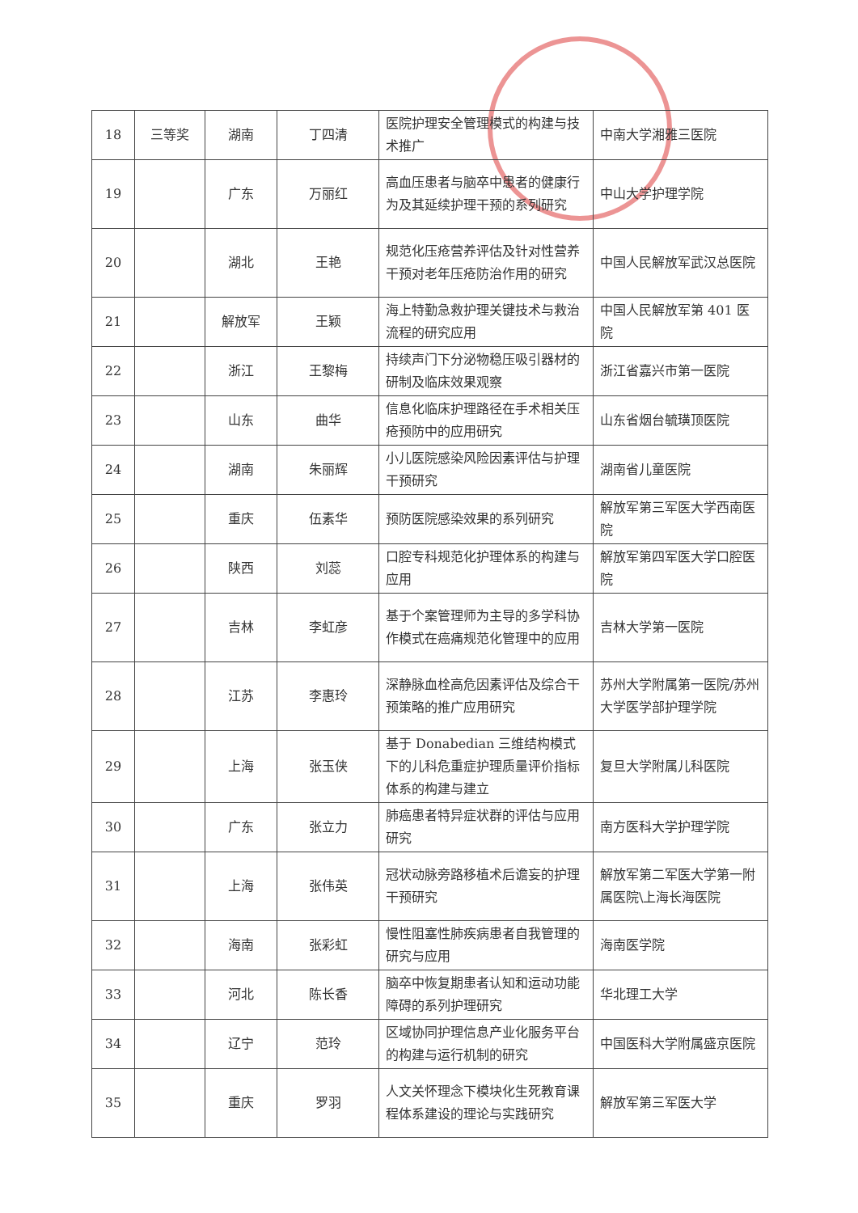| 18 | 三等奖 | 湖南 | 丁四清 | 医院护理安全管理模式的构建与技术推广 | 中南大学湘雅三医院 |
| 19 | | 广东 | 万丽红 | 高血压患者与脑卒中患者的健康行为及其延续护理干预的系列研究 | 中山大学护理学院 |
| 20 | | 湖北 | 王艳 | 规范化压疮营养评估及针对性营养干预对老年压疮防治作用的研究 | 中国人民解放军武汉总医院 |
| 21 | | 解放军 | 王颖 | 海上特勤急救护理关键技术与救治流程的研究应用 | 中国人民解放军第 401 医院 |
| 22 | | 浙江 | 王黎梅 | 持续声门下分泌物稳压吸引器材的研制及临床效果观察 | 浙江省嘉兴市第一医院 |
| 23 | | 山东 | 曲华 | 信息化临床护理路径在手术相关压疮预防中的应用研究 | 山东省烟台毓璜顶医院 |
| 24 | | 湖南 | 朱丽辉 | 小儿医院感染风险因素评估与护理干预研究 | 湖南省儿童医院 |
| 25 | | 重庆 | 伍素华 | 预防医院感染效果的系列研究 | 解放军第三军医大学西南医院 |
| 26 | | 陕西 | 刘蕊 | 口腔专科规范化护理体系的构建与应用 | 解放军第四军医大学口腔医院 |
| 27 | | 吉林 | 李虹彦 | 基于个案管理师为主导的多学科协作模式在癌痛规范化管理中的应用 | 吉林大学第一医院 |
| 28 | | 江苏 | 李惠玲 | 深静脉血栓高危因素评估及综合干预策略的推广应用研究 | 苏州大学附属第一医院/苏州大学医学部护理学院 |
| 29 | | 上海 | 张玉侠 | 基于 Donabedian 三维结构模式下的儿科危重症护理质量评价指标体系的构建与建立 | 复旦大学附属儿科医院 |
| 30 | | 广东 | 张立力 | 肺癌患者特异症状群的评估与应用研究 | 南方医科大学护理学院 |
| 31 | | 上海 | 张伟英 | 冠状动脉旁路移植术后谵妄的护理干预研究 | 解放军第二军医大学第一附属医院\上海长海医院 |
| 32 | | 海南 | 张彩虹 | 慢性阻塞性肺疾病患者自我管理的研究与应用 | 海南医学院 |
| 33 | | 河北 | 陈长香 | 脑卒中恢复期患者认知和运动功能障碍的系列护理研究 | 华北理工大学 |
| 34 | | 辽宁 | 范玲 | 区域协同护理信息产业化服务平台的构建与运行机制的研究 | 中国医科大学附属盛京医院 |
| 35 | | 重庆 | 罗羽 | 人文关怀理念下模块化生死教育课程体系建设的理论与实践研究 | 解放军第三军医大学 |